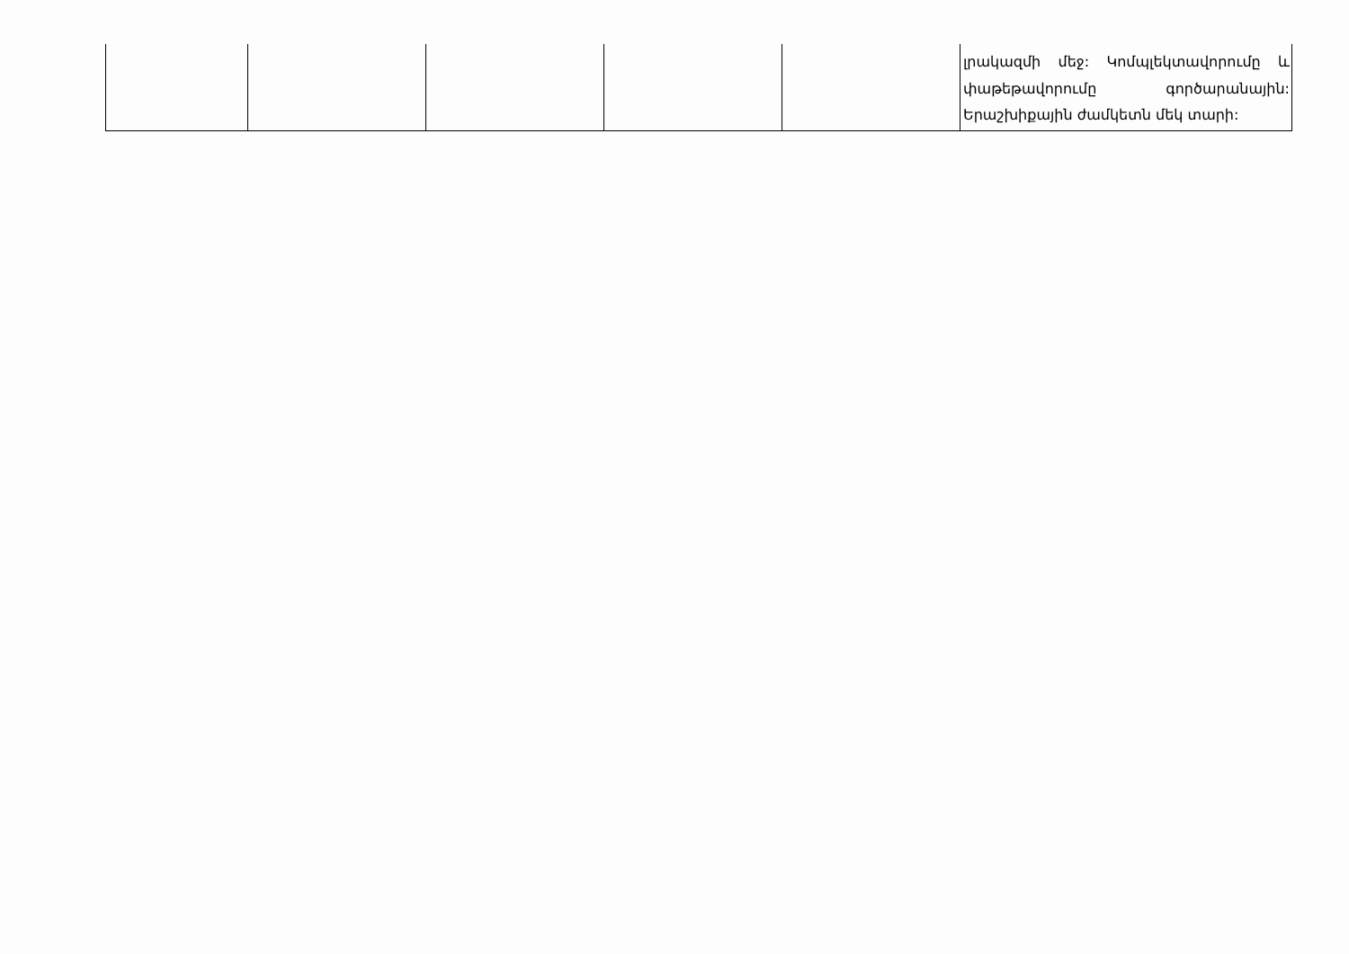| | | | | | լրակազմի մեջ: Կոմպլեկտավորումը և փաթեթավորումը գործարանային: Երաշխիքային ժամկետն մեկ տարի: |